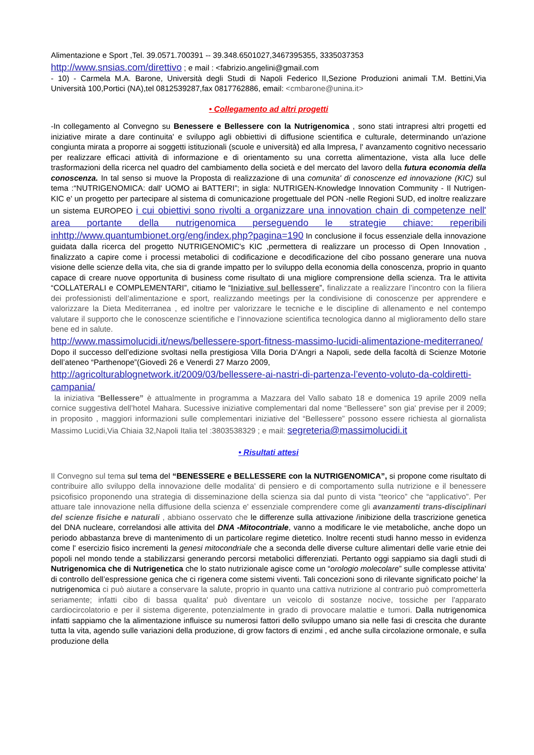Alimentazione e Sport ,Tel. 39.0571.700391 -- 39.348.6501027,3467395355, 3335037353
http://www.snsias.com/direttivo ; e mail : <fabrizio.angelini@gmail.com
- 10) - Carmela M.A. Barone, Università degli Studi di Napoli Federico II,Sezione Produzioni animali T.M. Bettini,Via Università 100,Portici (NA),tel 0812539287,fax 0817762886, email: <cmbarone@unina.it>
• Collegamento ad altri progetti
-In collegamento al Convegno su Benessere e Bellessere con la Nutrigenomica , sono stati intrapresi altri progetti ed iniziative mirate a dare continuita' e sviluppo agli obbiettivi di diffusione scientifica e culturale, determinando un'azione congiunta mirata a proporre ai soggetti istituzionali (scuole e università) ed alla Impresa, l' avanzamento cognitivo necessario per realizzare efficaci attività di informazione e di orientamento su una corretta alimentazione, vista alla luce delle trasformazioni della ricerca nel quadro del cambiamento della società e del mercato del lavoro della futura economia della conoscenza. In tal senso si muove la Proposta di realizzazione di una comunita' di conoscenze ed innovazione (KIC) sul tema :“NUTRIGENOMICA: dall' UOMO ai BATTERI”; in sigla: NUTRIGEN-Knowledge Innovation Community - Il Nutrigen-KIC e' un progetto per partecipare al sistema di comunicazione progettuale del PON -nelle Regioni SUD, ed inoltre realizzare un sistema EUROPEO i cui obiettivi sono rivolti a organizzare una innovation chain di competenze nell' area portante della nutrigenomica perseguendo le strategie chiave: reperibili inhttp://www.quantumbionet.org/eng/index.php?pagina=190 In conclusione il focus essenziale della innovazione guidata dalla ricerca del progetto NUTRIGENOMIC's KIC ,permettera di realizzare un processo di Open Innovation , finalizzato a capire come i processi metabolici di codificazione e decodificazione del cibo possano generare una nuova visione delle scienze della vita, che sia di grande impatto per lo sviluppo della economia della conoscenza, proprio in quanto capace di creare nuove opportunita di business come risultato di una migliore comprensione della scienza. Tra le attivita “COLLATERALI e COMPLEMENTARI”, citiamo le “Iniziative sul bellessere”, finalizzate a realizzare l’incontro con la filiera dei professionisti dell’alimentazione e sport, realizzando meetings per la condivisione di conoscenze per apprendere e valorizzare la Dieta Mediterranea , ed inoltre per valorizzare le tecniche e le discipline di allenamento e nel contempo valutare il supporto che le conoscenze scientifiche e l’innovazione scientifica tecnologica danno al miglioramento dello stare bene ed in salute.
http://www.massimolucidi.it/news/bellessere-sport-fitness-massimo-lucidi-alimentazione-mediterraneo/
Dopo il successo dell’edizione svoltasi nella prestigiosa Villa Doria D’Angri a Napoli, sede della facoltà di Scienze Motorie dell’ateneo “Parthenope”(Giovedì 26 e Venerdì 27 Marzo 2009,
http://agricolturablognetwork.it/2009/03/bellessere-ai-nastri-di-partenza-l’evento-voluto-da-coldiretti-campania/
la iniziativa “Bellessere” è attualmente in programma a Mazzara del Vallo sabato 18 e domenica 19 aprile 2009 nella cornice suggestiva dell’hotel Mahara. Sucessive iniziative complementari dal nome “Bellessere” son gia' previse per il 2009; in proposito , maggiori informazioni sulle complementari iniziative del “Bellessere” possono essere richiesta al giornalista Massimo Lucidi,Via Chiaia 32,Napoli Italia tel :3803538329 ; e mail: segreteria@massimolucidi.it
• Risultati attesi
Il Convegno sul tema sul tema del “BENESSERE e BELLESSERE con la NUTRIGENOMICA”, si propone come risultato di contribuire allo sviluppo della innovazione delle modalita' di pensiero e di comportamento sulla nutrizione e il benessere psicofisico proponendo una strategia di disseminazione della scienza sia dal punto di vista “teorico” che “applicativo”. Per attuare tale innovazione nella diffusione della scienza e' essenziale comprendere come gli avanzamenti trans-disciplinari del scienze fisiche e naturali , abbiano osservato che le differenze sulla attivazione /inibizione della trascrizione genetica del DNA nucleare, correlandosi alle attivita del DNA -Mitocontriale, vanno a modificare le vie metaboliche, anche dopo un periodo abbastanza breve di mantenimento di un particolare regime dietetico. Inoltre recenti studi hanno messo in evidenza come l' esercizio fisico incrementi la genesi mitocondriale che a seconda delle diverse culture alimentari delle varie etnie dei popoli nel mondo tende a stabilizzarsi generando percorsi metabolici differenziati. Pertanto oggi sappiamo sia dagli studi di Nutrigenomica che di Nutrigenetica che lo stato nutrizionale agisce come un “orologio molecolare” sulle complesse attivita' di controllo dell’espressione genica che ci rigenera come sistemi viventi. Tali concezioni sono di rilevante significato poiche' la nutrigenomica ci può aiutare a conservare la salute, proprio in quanto una cattiva nutrizione al contrario può comprometterla seriamente; infatti cibo di bassa qualita' può diventare un veicolo di sostanze nocive, tossiche per l'apparato cardiocircolatorio e per il sistema digerente, potenzialmente in grado di provocare malattie e tumori. Dalla nutrigenomica infatti sappiamo che la alimentazione influisce su numerosi fattori dello sviluppo umano sia nelle fasi di crescita che durante tutta la vita, agendo sulle variazioni della produzione, di grow factors di enzimi , ed anche sulla circolazione ormonale, e sulla produzione della